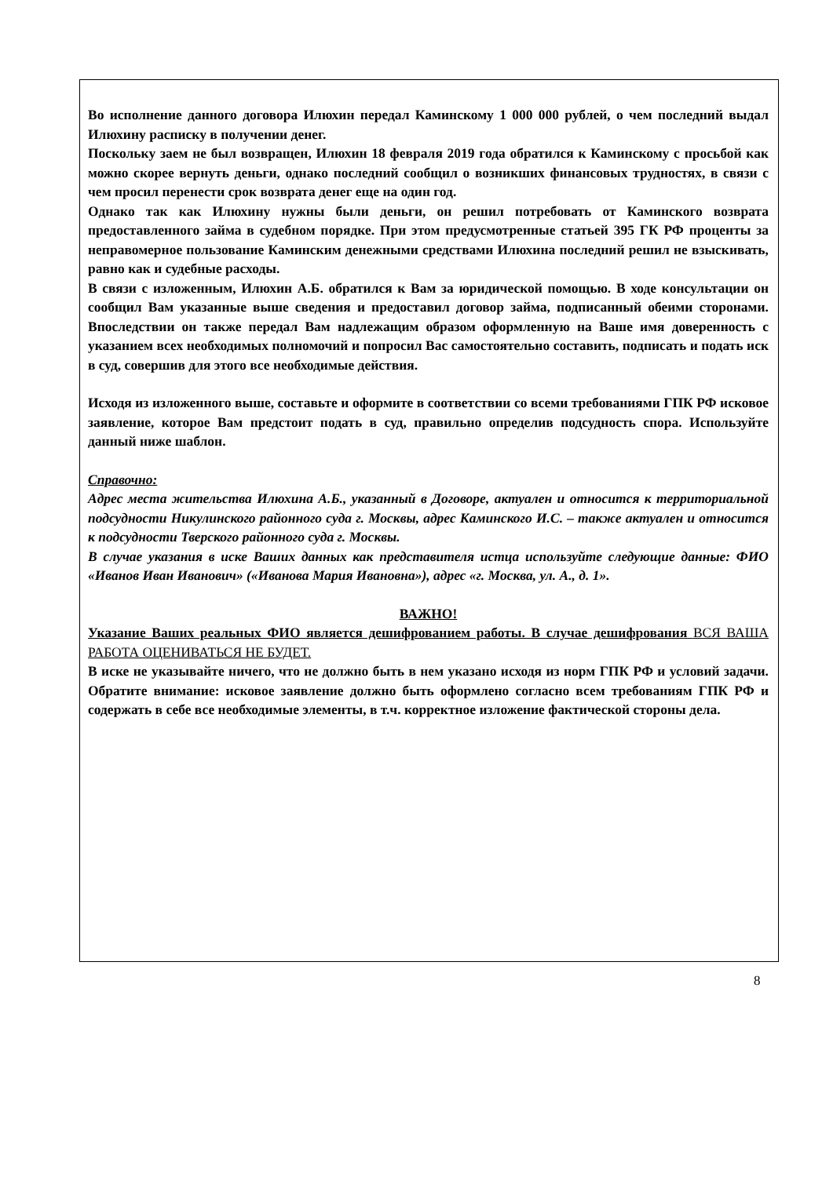Во исполнение данного договора Илюхин передал Каминскому 1 000 000 рублей, о чем последний выдал Илюхину расписку в получении денег.
Поскольку заем не был возвращен, Илюхин 18 февраля 2019 года обратился к Каминскому с просьбой как можно скорее вернуть деньги, однако последний сообщил о возникших финансовых трудностях, в связи с чем просил перенести срок возврата денег еще на один год.
Однако так как Илюхину нужны были деньги, он решил потребовать от Каминского возврата предоставленного займа в судебном порядке. При этом предусмотренные статьей 395 ГК РФ проценты за неправомерное пользование Каминским денежными средствами Илюхина последний решил не взыскивать, равно как и судебные расходы.
В связи с изложенным, Илюхин А.Б. обратился к Вам за юридической помощью. В ходе консультации он сообщил Вам указанные выше сведения и предоставил договор займа, подписанный обеими сторонами. Впоследствии он также передал Вам надлежащим образом оформленную на Ваше имя доверенность с указанием всех необходимых полномочий и попросил Вас самостоятельно составить, подписать и подать иск в суд, совершив для этого все необходимые действия.
Исходя из изложенного выше, составьте и оформите в соответствии со всеми требованиями ГПК РФ исковое заявление, которое Вам предстоит подать в суд, правильно определив подсудность спора. Используйте данный ниже шаблон.
Справочно:
Адрес места жительства Илюхина А.Б., указанный в Договоре, актуален и относится к территориальной подсудности Никулинского районного суда г. Москвы, адрес Каминского И.С. – также актуален и относится к подсудности Тверского районного суда г. Москвы.
В случае указания в иске Ваших данных как представителя истца используйте следующие данные: ФИО «Иванов Иван Иванович» («Иванова Мария Ивановна»), адрес «г. Москва, ул. А., д. 1».
ВАЖНО!
Указание Ваших реальных ФИО является дешифрованием работы. В случае дешифрования ВСЯ ВАША РАБОТА ОЦЕНИВАТЬСЯ НЕ БУДЕТ.
В иске не указывайте ничего, что не должно быть в нем указано исходя из норм ГПК РФ и условий задачи. Обратите внимание: исковое заявление должно быть оформлено согласно всем требованиям ГПК РФ и содержать в себе все необходимые элементы, в т.ч. корректное изложение фактической стороны дела.
8